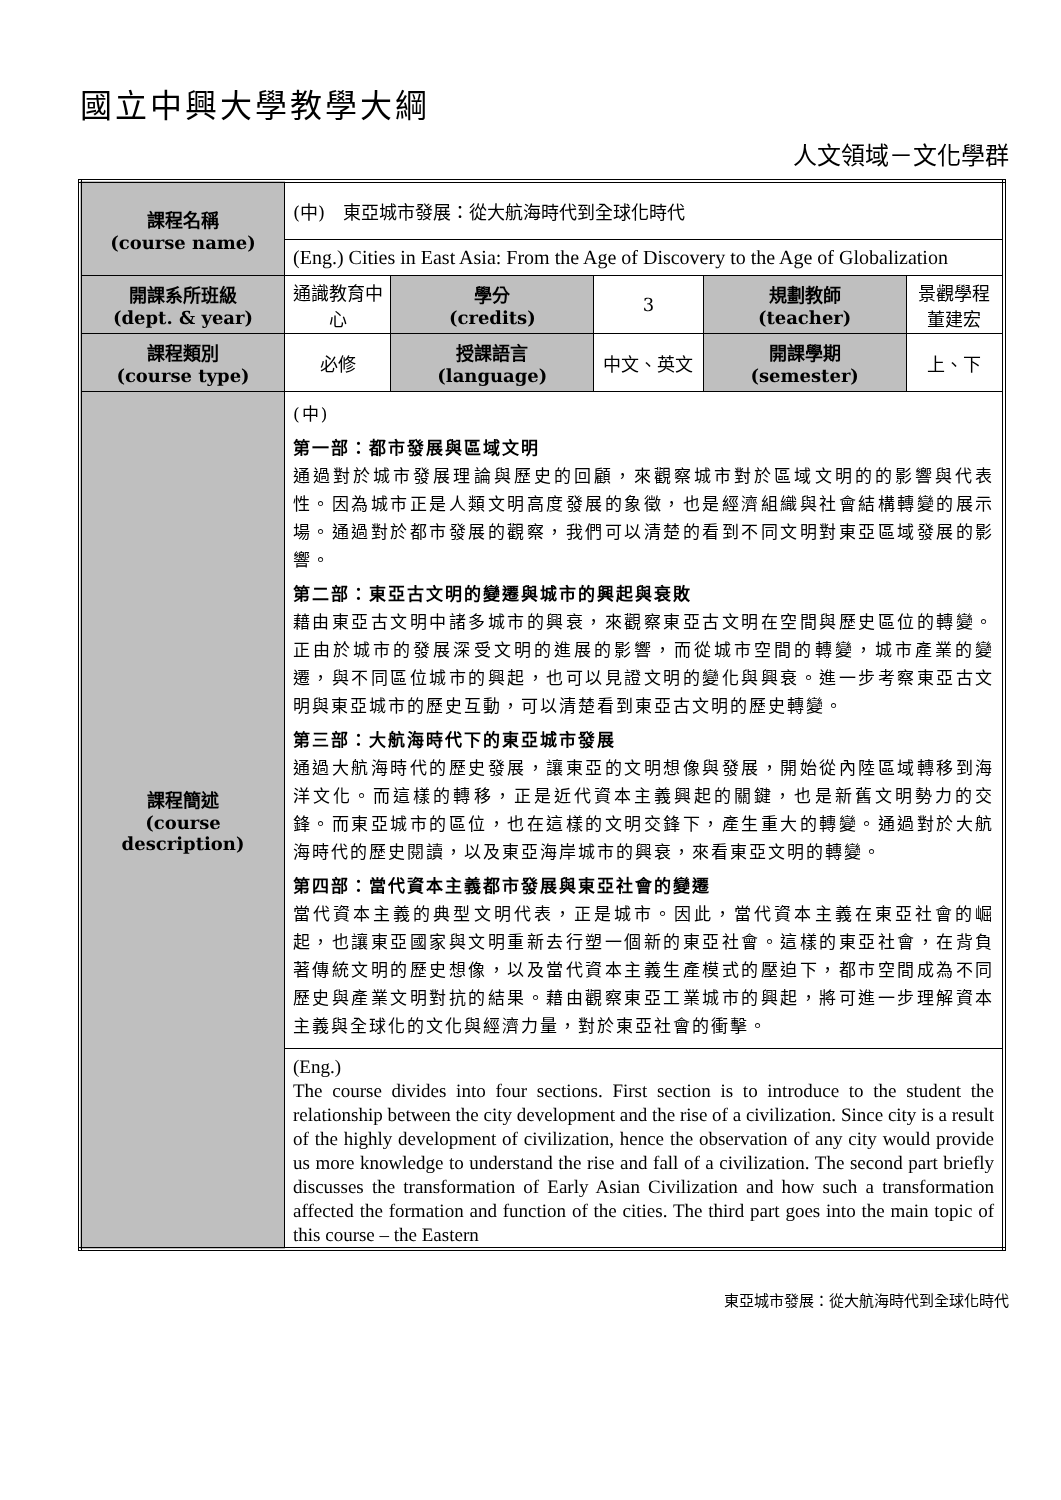國立中興大學教學大綱
人文領域－文化學群
| 課程名稱 (course name) | (中) 東亞城市發展：從大航海時代到全球化時代 | | | | |
| | (Eng.) Cities in East Asia: From the Age of Discovery to the Age of Globalization | | | | |
| 開課系所班級 (dept. & year) | 通識教育中心 | 學分 (credits) | 3 | 規劃教師 (teacher) | 景觀學程 董建宏 |
| 課程類別 (course type) | 必修 | 授課語言 (language) | 中文、英文 | 開課學期 (semester) | 上、下 |
| 課程簡述 (course description) | (中) 第一部：都市發展與區域文明 通過對於城市發展理論與歷史的回顧，來觀察城市對於區域文明的的影響與代表性。因為城市正是人類文明高度發展的象徵，也是經濟組織與社會結構轉變的展示場。通過對於都市發展的觀察，我們可以清楚的看到不同文明對東亞區域發展的影響。 第二部：東亞古文明的變遷與城市的興起與衰敗 藉由東亞古文明中諸多城市的興衰，來觀察東亞古文明在空間與歷史區位的轉變。正由於城市的發展深受文明的進展的影響，而從城市空間的轉變，城市產業的變遷，與不同區位城市的興起，也可以見證文明的變化與興衰。進一步考察東亞古文明與東亞城市的歷史互動，可以清楚看到東亞古文明的歷史轉變。 第三部：大航海時代下的東亞城市發展 通過大航海時代的歷史發展，讓東亞的文明想像與發展，開始從內陸區域轉移到海洋文化。而這樣的轉移，正是近代資本主義興起的關鍵，也是新舊文明勢力的交鋒。而東亞城市的區位，也在這樣的文明交鋒下，產生重大的轉變。通過對於大航海時代的歷史閱讀，以及東亞海岸城市的興衰，來看東亞文明的轉變。 第四部：當代資本主義都市發展與東亞社會的變遷 當代資本主義的典型文明代表，正是城市。因此，當代資本主義在東亞社會的崛起，也讓東亞國家與文明重新去行塑一個新的東亞社會。這樣的東亞社會，在背負著傳統文明的歷史想像，以及當代資本主義生產模式的壓迫下，都市空間成為不同歷史與產業文明對抗的結果。藉由觀察東亞工業城市的興起，將可進一步理解資本主義與全球化的文化與經濟力量，對於東亞社會的衝擊。 | | | | |
| | (Eng.) The course divides into four sections. First section is to introduce to the student the relationship between the city development and the rise of a civilization. Since city is a result of the highly development of civilization, hence the observation of any city would provide us more knowledge to understand the rise and fall of a civilization. The second part briefly discusses the transformation of Early Asian Civilization and how such a transformation affected the formation and function of the cities. The third part goes into the main topic of this course – the Eastern | | | | |
東亞城市發展：從大航海時代到全球化時代